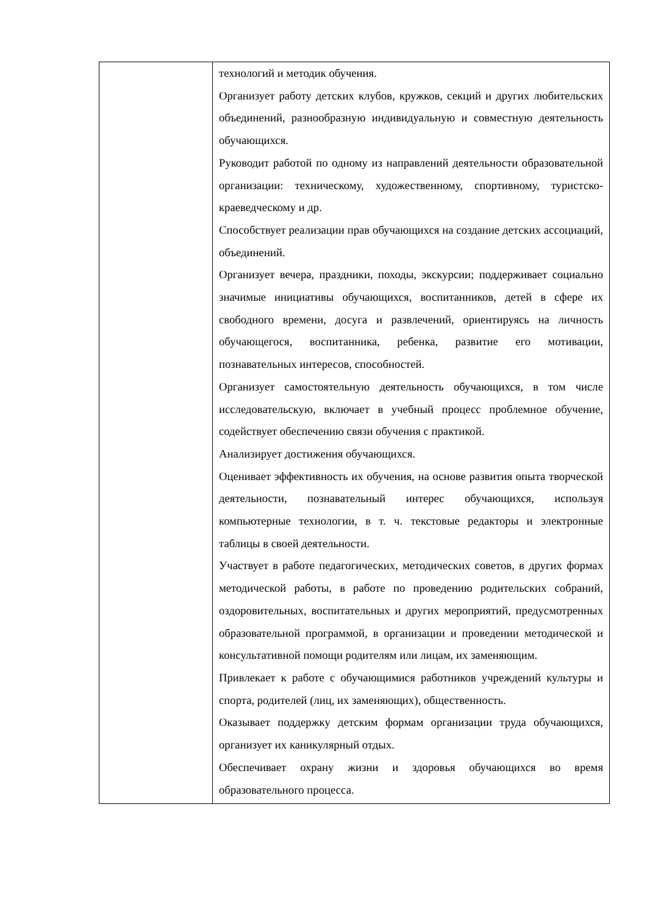| | технологий и методик обучения. Организует работу детских клубов, кружков, секций и других любительских объединений, разнообразную индивидуальную и совместную деятельность обучающихся. Руководит работой по одному из направлений деятельности образовательной организации: техническому, художественному, спортивному, туристско-краеведческому и др. Способствует реализации прав обучающихся на создание детских ассоциаций, объединений. Организует вечера, праздники, походы, экскурсии; поддерживает социально значимые инициативы обучающихся, воспитанников, детей в сфере их свободного времени, досуга и развлечений, ориентируясь на личность обучающегося, воспитанника, ребенка, развитие его мотивации, познавательных интересов, способностей. Организует самостоятельную деятельность обучающихся, в том числе исследовательскую, включает в учебный процесс проблемное обучение, содействует обеспечению связи обучения с практикой. Анализирует достижения обучающихся. Оценивает эффективность их обучения, на основе развития опыта творческой деятельности, познавательный интерес обучающихся, используя компьютерные технологии, в т. ч. текстовые редакторы и электронные таблицы в своей деятельности. Участвует в работе педагогических, методических советов, в других формах методической работы, в работе по проведению родительских собраний, оздоровительных, воспитательных и других мероприятий, предусмотренных образовательной программой, в организации и проведении методической и консультативной помощи родителям или лицам, их заменяющим. Привлекает к работе с обучающимися работников учреждений культуры и спорта, родителей (лиц, их заменяющих), общественность. Оказывает поддержку детским формам организации труда обучающихся, организует их каникулярный отдых. Обеспечивает охрану жизни и здоровья обучающихся во время образовательного процесса. |